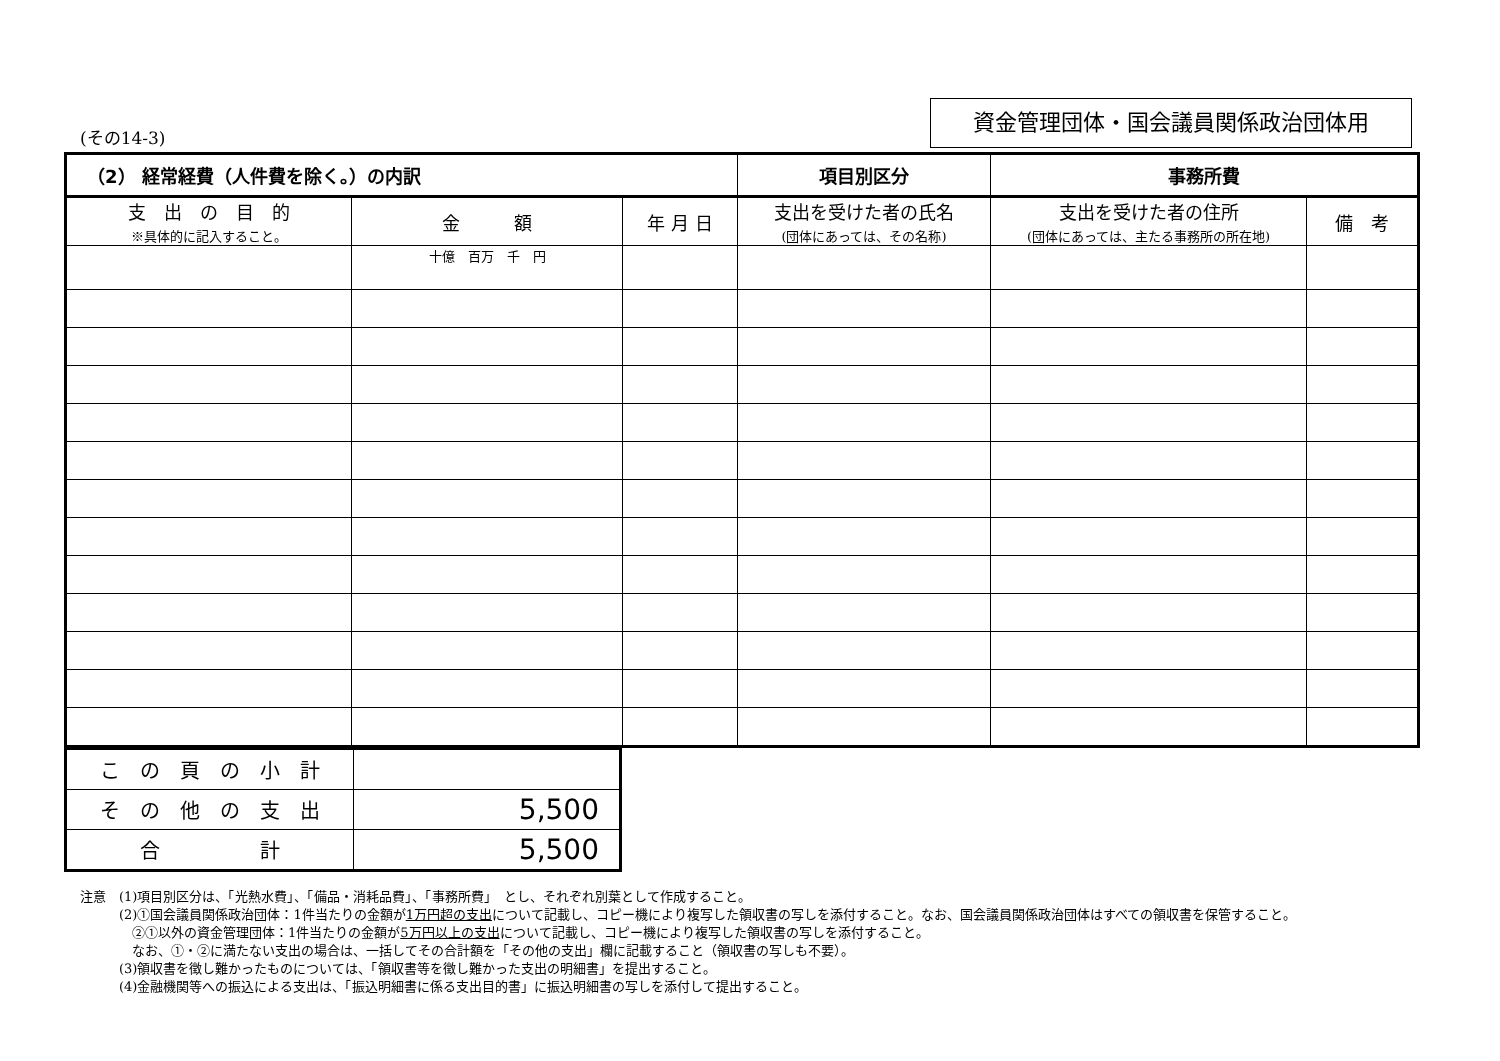(その14-3)
資金管理団体・国会議員関係政治団体用
| （2） 経常経費（人件費を除く。）の内訳 | | | 項目別区分 | 事務所費 | |
| --- | --- | --- | --- | --- | --- |
| 支 出 の 目 的 ※具体的に記入すること。 | 金 額 | 年 月 日 | 支出を受けた者の氏名 (団体にあっては、その名称) | 支出を受けた者の住所 (団体にあっては、主たる事務所の所在地) | 備 考 |
| | 十億 百万 千 円 | | | | |
| こ の 頁 の 小 計 | |
| そ の 他 の 支 出 | 5,500 |
| 合 計 | 5,500 |
注意　(1)項目別区分は、「光熱水費」、「備品・消耗品費」、「事務所費」　とし、それぞれ別葉として作成すること。
　　　(2)①国会議員関係政治団体：1件当たりの金額が1万円超の支出について記載し、コピー機により複写した領収書の写しを添付すること。なお、国会議員関係政治団体はすべての領収書を保管すること。
　　　　②①以外の資金管理団体：1件当たりの金額が5万円以上の支出について記載し、コピー機により複写した領収書の写しを添付すること。
　　　　なお、①・②に満たない支出の場合は、一括してその合計額を「その他の支出」欄に記載すること（領収書の写しも不要）。
　　　(3)領収書を徴し難かったものについては、「領収書等を徴し難かった支出の明細書」を提出すること。
　　　(4)金融機関等への振込による支出は、「振込明細書に係る支出目的書」に振込明細書の写しを添付して提出すること。